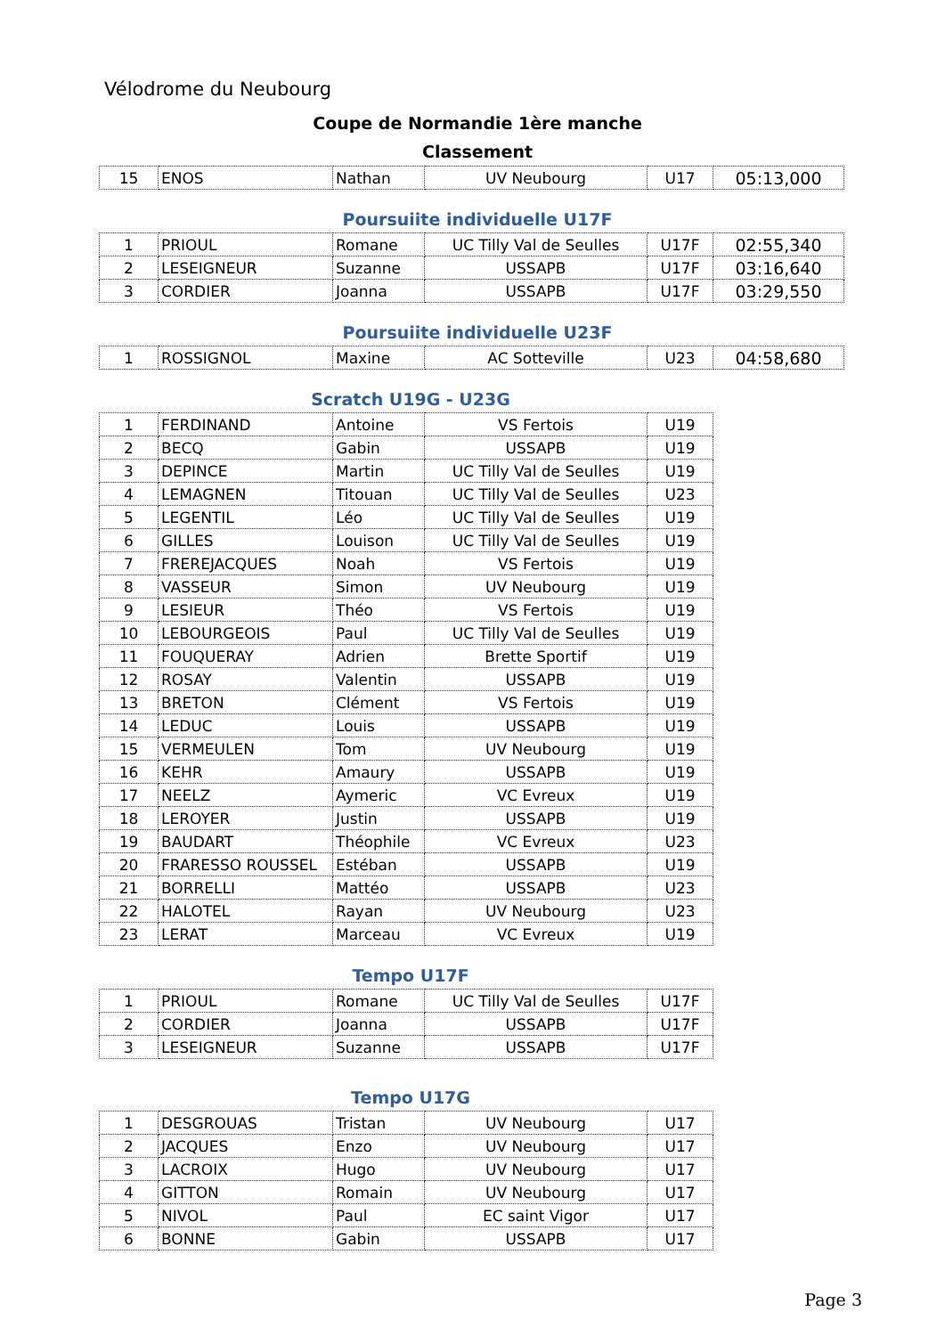Vélodrome du Neubourg
Coupe de Normandie 1ère manche
Classement
| 15 | ENOS | Nathan | UV Neubourg | U17 | 05:13,000 |
Poursuiite individuelle U17F
| 1 | PRIOUL | Romane | UC Tilly Val de Seulles | U17F | 02:55,340 |
| 2 | LESEIGNEUR | Suzanne | USSAPB | U17F | 03:16,640 |
| 3 | CORDIER | Joanna | USSAPB | U17F | 03:29,550 |
Poursuiite individuelle U23F
| 1 | ROSSIGNOL | Maxine | AC Sotteville | U23 | 04:58,680 |
Scratch U19G - U23G
| 1 | FERDINAND | Antoine | VS Fertois | U19 |
| 2 | BECQ | Gabin | USSAPB | U19 |
| 3 | DEPINCE | Martin | UC Tilly Val de Seulles | U19 |
| 4 | LEMAGNEN | Titouan | UC Tilly Val de Seulles | U23 |
| 5 | LEGENTIL | Léo | UC Tilly Val de Seulles | U19 |
| 6 | GILLES | Louison | UC Tilly Val de Seulles | U19 |
| 7 | FREREJACQUES | Noah | VS Fertois | U19 |
| 8 | VASSEUR | Simon | UV Neubourg | U19 |
| 9 | LESIEUR | Théo | VS Fertois | U19 |
| 10 | LEBOURGEOIS | Paul | UC Tilly Val de Seulles | U19 |
| 11 | FOUQUERAY | Adrien | Brette Sportif | U19 |
| 12 | ROSAY | Valentin | USSAPB | U19 |
| 13 | BRETON | Clément | VS Fertois | U19 |
| 14 | LEDUC | Louis | USSAPB | U19 |
| 15 | VERMEULEN | Tom | UV Neubourg | U19 |
| 16 | KEHR | Amaury | USSAPB | U19 |
| 17 | NEELZ | Aymeric | VC Evreux | U19 |
| 18 | LEROYER | Justin | USSAPB | U19 |
| 19 | BAUDART | Théophile | VC Evreux | U23 |
| 20 | FRARESSO ROUSSEL | Estéban | USSAPB | U19 |
| 21 | BORRELLI | Mattéo | USSAPB | U23 |
| 22 | HALOTEL | Rayan | UV Neubourg | U23 |
| 23 | LERAT | Marceau | VC Evreux | U19 |
Tempo U17F
| 1 | PRIOUL | Romane | UC Tilly Val de Seulles | U17F |
| 2 | CORDIER | Joanna | USSAPB | U17F |
| 3 | LESEIGNEUR | Suzanne | USSAPB | U17F |
Tempo U17G
| 1 | DESGROUAS | Tristan | UV Neubourg | U17 |
| 2 | JACQUES | Enzo | UV Neubourg | U17 |
| 3 | LACROIX | Hugo | UV Neubourg | U17 |
| 4 | GITTON | Romain | UV Neubourg | U17 |
| 5 | NIVOL | Paul | EC saint Vigor | U17 |
| 6 | BONNE | Gabin | USSAPB | U17 |
Page 3